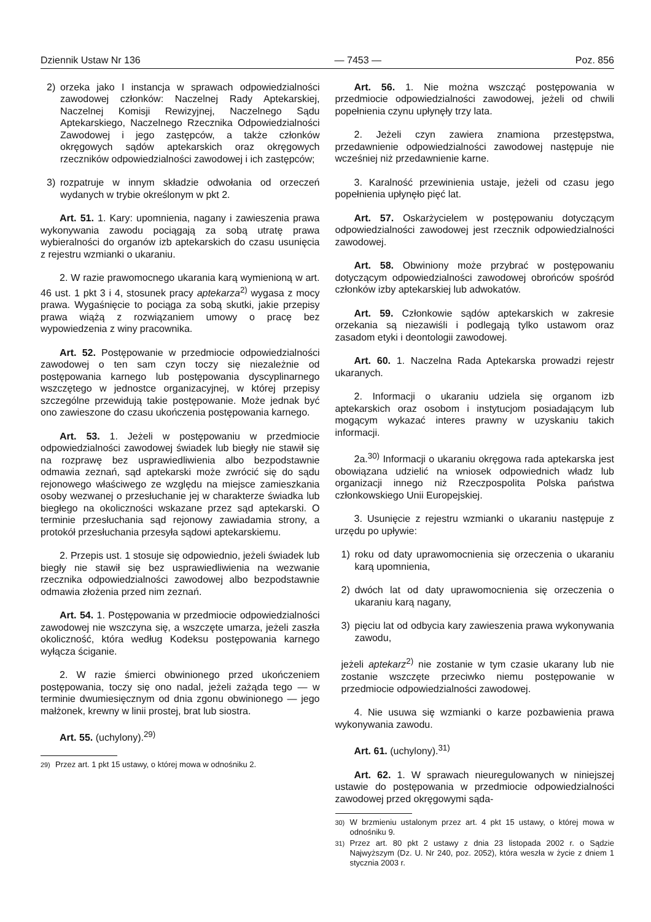Dziennik Ustaw Nr 136 — 7453 — Poz. 856
2) orzeka jako I instancja w sprawach odpowiedzialności zawodowej członków: Naczelnej Rady Aptekarskiej, Naczelnej Komisji Rewizyjnej, Naczelnego Sądu Aptekarskiego, Naczelnego Rzecznika Odpowiedzialności Zawodowej i jego zastępców, a także członków okręgowych sądów aptekarskich oraz okręgowych rzeczników odpowiedzialności zawodowej i ich zastępców;
3) rozpatruje w innym składzie odwołania od orzeczeń wydanych w trybie określonym w pkt 2.
Art. 51. 1. Kary: upomnienia, nagany i zawieszenia prawa wykonywania zawodu pociągają za sobą utratę prawa wybieralności do organów izb aptekarskich do czasu usunięcia z rejestru wzmianki o ukaraniu.
2. W razie prawomocnego ukarania karą wymienioną w art. 46 ust. 1 pkt 3 i 4, stosunek pracy aptekarza<sup>2)</sup> wygasa z mocy prawa. Wygaśnięcie to pociąga za sobą skutki, jakie przepisy prawa wiążą z rozwiązaniem umowy o pracę bez wypowiedzenia z winy pracownika.
Art. 52. Postępowanie w przedmiocie odpowiedzialności zawodowej o ten sam czyn toczy się niezależnie od postępowania karnego lub postępowania dyscyplinarnego wszczętego w jednostce organizacyjnej, w której przepisy szczególne przewidują takie postępowanie. Może jednak być ono zawieszone do czasu ukończenia postępowania karnego.
Art. 53. 1. Jeżeli w postępowaniu w przedmiocie odpowiedzialności zawodowej świadek lub biegły nie stawił się na rozprawę bez usprawiedliwienia albo bezpodstawnie odmawia zeznań, sąd aptekarski może zwrócić się do sądu rejonowego właściwego ze względu na miejsce zamieszkania osoby wezwanej o przesłuchanie jej w charakterze świadka lub biegłego na okoliczności wskazane przez sąd aptekarski. O terminie przesłuchania sąd rejonowy zawiadamia strony, a protokół przesłuchania przesyła sądowi aptekarskiemu.
2. Przepis ust. 1 stosuje się odpowiednio, jeżeli świadek lub biegły nie stawił się bez usprawiedliwienia na wezwanie rzecznika odpowiedzialności zawodowej albo bezpodstawnie odmawia złożenia przed nim zeznań.
Art. 54. 1. Postępowania w przedmiocie odpowiedzialności zawodowej nie wszczyna się, a wszczęte umarza, jeżeli zaszła okoliczność, która według Kodeksu postępowania karnego wyłącza ściganie.
2. W razie śmierci obwinionego przed ukończeniem postępowania, toczy się ono nadal, jeżeli zażąda tego — w terminie dwumiesięcznym od dnia zgonu obwinionego — jego małżonek, krewny w linii prostej, brat lub siostra.
Art. 55. (uchylony).<sup>29)</sup>
<sup>29)</sup> Przez art. 1 pkt 15 ustawy, o której mowa w odnośniku 2.
Art. 56. 1. Nie można wszcząć postępowania w przedmiocie odpowiedzialności zawodowej, jeżeli od chwili popełnienia czynu upłynęły trzy lata.
2. Jeżeli czyn zawiera znamiona przestępstwa, przedawnienie odpowiedzialności zawodowej następuje nie wcześniej niż przedawnienie karne.
3. Karalność przewinienia ustaje, jeżeli od czasu jego popełnienia upłynęło pięć lat.
Art. 57. Oskarżycielem w postępowaniu dotyczącym odpowiedzialności zawodowej jest rzecznik odpowiedzialności zawodowej.
Art. 58. Obwiniony może przybrać w postępowaniu dotyczącym odpowiedzialności zawodowej obrońców spośród członków izby aptekarskiej lub adwokatów.
Art. 59. Członkowie sądów aptekarskich w zakresie orzekania są niezawiśli i podlegają tylko ustawom oraz zasadom etyki i deontologii zawodowej.
Art. 60. 1. Naczelna Rada Aptekarska prowadzi rejestr ukaranych.
2. Informacji o ukaraniu udziela się organom izb aptekarskich oraz osobom i instytucjom posiadającym lub mogącym wykazać interes prawny w uzyskaniu takich informacji.
2a.<sup>30)</sup> Informacji o ukaraniu okręgowa rada aptekarska jest obowiązana udzielić na wniosek odpowiednich władz lub organizacji innego niż Rzeczpospolita Polska państwa członkowskiego Unii Europejskiej.
3. Usunięcie z rejestru wzmianki o ukaraniu następuje z urzędu po upływie:
1) roku od daty uprawomocnienia się orzeczenia o ukaraniu karą upomnienia,
2) dwóch lat od daty uprawomocnienia się orzeczenia o ukaraniu karą nagany,
3) pięciu lat od odbycia kary zawieszenia prawa wykonywania zawodu,
jeżeli aptekarz<sup>2)</sup> nie zostanie w tym czasie ukarany lub nie zostanie wszczęte przeciwko niemu postępowanie w przedmiocie odpowiedzialności zawodowej.
4. Nie usuwa się wzmianki o karze pozbawienia prawa wykonywania zawodu.
Art. 61. (uchylony).<sup>31)</sup>
Art. 62. 1. W sprawach nieuregulowanych w niniejszej ustawie do postępowania w przedmiocie odpowiedzialności zawodowej przed okręgowymi sąda-
<sup>30)</sup> W brzmieniu ustalonym przez art. 4 pkt 15 ustawy, o której mowa w odnośniku 9.
<sup>31)</sup> Przez art. 80 pkt 2 ustawy z dnia 23 listopada 2002 r. o Sądzie Najwyższym (Dz. U. Nr 240, poz. 2052), która weszła w życie z dniem 1 stycznia 2003 r.